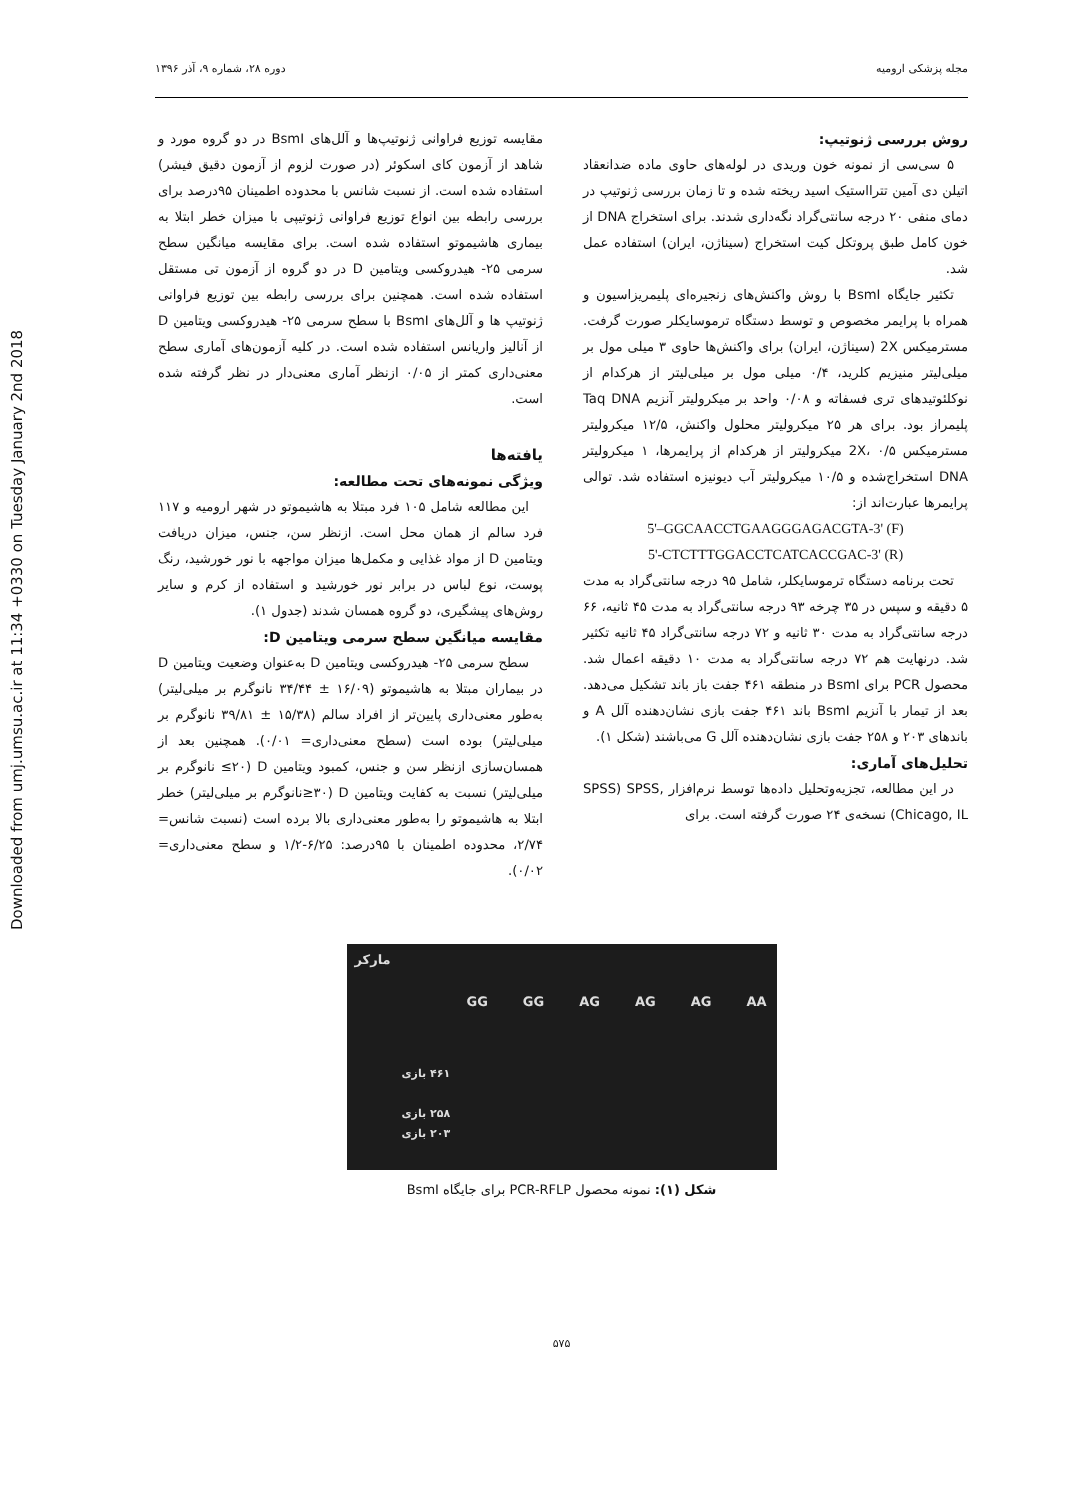Downloaded from umj.umsu.ac.ir at 11:34 +0330 on Tuesday January 2nd 2018
مجله پزشکی ارومیه دوره ۲۸، شماره ۹، آذر ۱۳۹۶
روش بررسی ژنوتیپ:
۵ سی‌سی از نمونه خون وریدی در لوله‌های حاوی ماده ضدانعقاد اتیلن دی آمین تترااستیک اسید ریخته شده و تا زمان بررسی ژنوتیپ در دمای منفی ۲۰ درجه سانتی‌گراد نگه‌داری شدند. برای استخراج DNA از خون کامل طبق پروتکل کیت استخراج (سیناژن، ایران) استفاده عمل شد.
تکثیر جایگاه BsmI با روش واکنش‌های زنجیره‌ای پلیمریزاسیون و همراه با پرایمر مخصوص و توسط دستگاه ترموسایکلر صورت گرفت. مسترمیکس 2X (سیناژن، ایران) برای واکنش‌ها حاوی ۳ میلی مول بر میلی‌لیتر منیزیم کلرید، ۰/۴ میلی مول بر میلی‌لیتر از هرکدام از نوکلئوتیدهای تری فسفاته و ۰/۰۸ واحد بر میکرولیتر آنزیم Taq DNA پلیمراز بود. برای هر ۲۵ میکرولیتر محلول واکنش، ۱۲/۵ میکرولیتر مسترمیکس 2X، ۰/۵ میکرولیتر از هرکدام از پرایمرها، ۱ میکرولیتر DNA استخراج‌شده و ۱۰/۵ میکرولیتر آب دیونیزه استفاده شد. توالی پرایمرها عبارت‌اند از:
5'–GGCAACCTGAAGGGAGACGTA-3' (F)
5'-CTCTTTGGACCTCATCACCGAC-3' (R)
تحت برنامه دستگاه ترموسایکلر، شامل ۹۵ درجه سانتی‌گراد به مدت ۵ دقیقه و سپس در ۳۵ چرخه ۹۳ درجه سانتی‌گراد به مدت ۴۵ ثانیه، ۶۶ درجه سانتی‌گراد به مدت ۳۰ ثانیه و ۷۲ درجه سانتی‌گراد ۴۵ ثانیه تکثیر شد. درنهایت هم ۷۲ درجه سانتی‌گراد به مدت ۱۰ دقیقه اعمال شد. محصول PCR برای BsmI در منطقه ۴۶۱ جفت باز باند تشکیل می‌دهد. بعد از تیمار با آنزیم BsmI باند ۴۶۱ جفت بازی نشان‌دهنده آلل A و باندهای ۲۰۳ و ۲۵۸ جفت بازی نشان‌دهنده آلل G می‌باشند (شکل ۱).
تحلیل‌های آماری:
در این مطالعه، تجزیه‌وتحلیل داده‌ها توسط نرم‌افزار ,SPSS) SPSS (Chicago, IL نسخه‌ی ۲۴ صورت گرفته است. برای
مقایسه توزیع فراوانی ژنوتیپ‌ها و آلل‌های BsmI در دو گروه مورد و شاهد از آزمون کای اسکوئر (در صورت لزوم از آزمون دقیق فیشر) استفاده شده است. از نسبت شانس با محدوده اطمینان ۹۵درصد برای بررسی رابطه بین انواع توزیع فراوانی ژنوتیپی با میزان خطر ابتلا به بیماری هاشیموتو استفاده شده است. برای مقایسه میانگین سطح سرمی ۲۵- هیدروکسی ویتامین D در دو گروه از آزمون تی مستقل استفاده شده است. همچنین برای بررسی رابطه بین توزیع فراوانی ژنوتیپ ها و آلل‌های BsmI با سطح سرمی ۲۵- هیدروکسی ویتامین D از آنالیز واریانس استفاده شده است. در کلیه آزمون‌های آماری سطح معنی‌داری کمتر از ۰/۰۵ ازنظر آماری معنی‌دار در نظر گرفته شده است.
یافته‌ها
ویژگی نمونه‌های تحت مطالعه:
این مطالعه شامل ۱۰۵ فرد مبتلا به هاشیموتو در شهر ارومیه و ۱۱۷ فرد سالم از همان محل است. ازنظر سن، جنس، میزان دریافت ویتامین D از مواد غذایی و مکمل‌ها میزان مواجهه با نور خورشید، رنگ پوست، نوع لباس در برابر نور خورشید و استفاده از کرم و سایر روش‌های پیشگیری، دو گروه همسان شدند (جدول ۱).
مقایسه میانگین سطح سرمی ویتامین D:
سطح سرمی ۲۵- هیدروکسی ویتامین D به‌عنوان وضعیت ویتامین D در بیماران مبتلا به هاشیموتو (۱۶/۰۹ ± ۳۴/۴۴ نانوگرم بر میلی‌لیتر) به‌طور معنی‌داری پایین‌تر از افراد سالم (۱۵/۳۸ ± ۳۹/۸۱ نانوگرم بر میلی‌لیتر) بوده است (سطح معنی‌داری= ۰/۰۱). همچنین بعد از همسان‌سازی ازنظر سن و جنس، کمبود ویتامین D (۲۰≥ نانوگرم بر میلی‌لیتر) نسبت به کفایت ویتامین D (۳۰≤نانوگرم بر میلی‌لیتر) خطر ابتلا به هاشیموتو را به‌طور معنی‌داری بالا برده است (نسبت شانس= ۲/۷۴، محدوده اطمینان با ۹۵درصد: ۶/۲۵-۱/۲ و سطح معنی‌داری= ۰/۰۲).
مارکر
GG GG AG AG AG AA
۴۶۱ بازی
۲۵۸ بازی
۲۰۳ بازی
شکل (۱): نمونه محصول PCR-RFLP برای جایگاه BsmI
۵۷۵